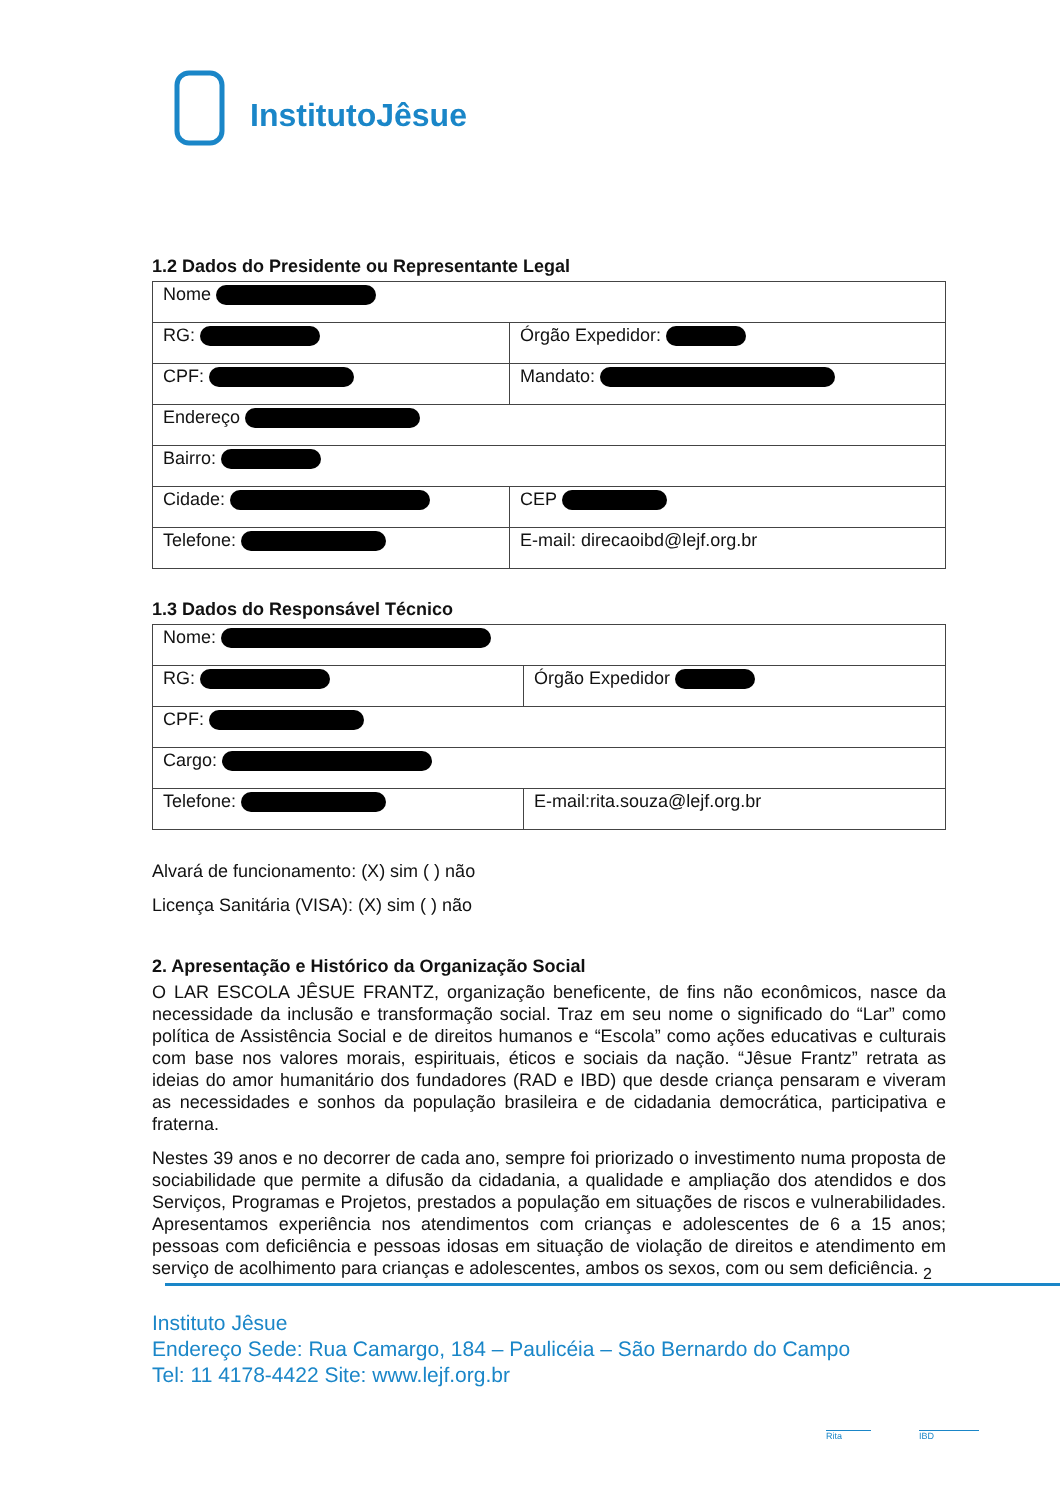InstitutoJêsue
1.2 Dados do Presidente ou Representante Legal
| Nome | |
| RG: | Órgão Expedidor: |
| CPF: | Mandato: |
| Endereço | |
| Bairro: | |
| Cidade: | CEP |
| Telefone: | E-mail: direcaoibd@lejf.org.br |
1.3 Dados do Responsável Técnico
| Nome: | |
| RG: | Órgão Expedidor |
| CPF: | |
| Cargo: | |
| Telefone: | E-mail:rita.souza@lejf.org.br |
Alvará de funcionamento: (X) sim ( ) não
Licença Sanitária (VISA): (X) sim ( ) não
2. Apresentação e Histórico da Organização Social
O LAR ESCOLA JÊSUE FRANTZ, organização beneficente, de fins não econômicos, nasce da necessidade da inclusão e transformação social. Traz em seu nome o significado do “Lar” como política de Assistência Social e de direitos humanos e “Escola” como ações educativas e culturais com base nos valores morais, espirituais, éticos e sociais da nação. “Jêsue Frantz” retrata as ideias do amor humanitário dos fundadores (RAD e IBD) que desde criança pensaram e viveram as necessidades e sonhos da população brasileira e de cidadania democrática, participativa e fraterna.
Nestes 39 anos e no decorrer de cada ano, sempre foi priorizado o investimento numa proposta de sociabilidade que permite a difusão da cidadania, a qualidade e ampliação dos atendidos e dos Serviços, Programas e Projetos, prestados a população em situações de riscos e vulnerabilidades. Apresentamos experiência nos atendimentos com crianças e adolescentes de 6 a 15 anos; pessoas com deficiência e pessoas idosas em situação de violação de direitos e atendimento em serviço de acolhimento para crianças e adolescentes, ambos os sexos, com ou sem deficiência.
2
Instituto Jêsue
Endereço Sede: Rua Camargo, 184 – Paulicéia – São Bernardo do Campo
Tel: 11 4178-4422 Site: www.lejf.org.br
Rita IBD